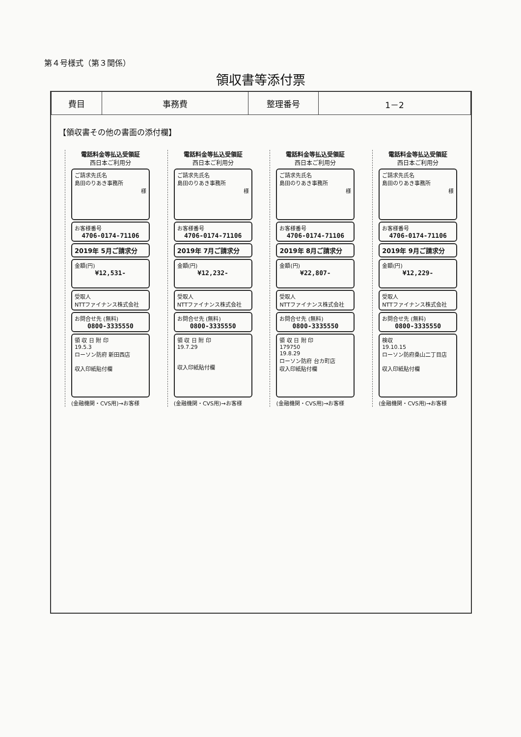第４号様式（第３関係）
領収書等添付票
| 費目 | 事務費 | 整理番号 | 1－2 |
【領収書その他の書面の添付欄】
電話料金等払込受領証
西日本ご利用分
ご請求先氏名
島田のりあき事務所
様
お客様番号
4706-0174-71106
2019年 5月ご請求分
金額(円)
¥12,531-
受取人
NTTファイナンス株式会社
お問合せ先 (無料)
0800-3335550
領 収 日 附 印
19.5.3
ローソン防府 新田西店
収入印紙貼付欄
(金融機関・CVS用)→お客様
電話料金等払込受領証
西日本ご利用分
ご請求先氏名
島田のりあき事務所
様
お客様番号
4706-0174-71106
2019年 7月ご請求分
金額(円)
¥12,232-
受取人
NTTファイナンス株式会社
お問合せ先 (無料)
0800-3335550
領 収 日 附 印
19.7.29
収入印紙貼付欄
(金融機関・CVS用)→お客様
電話料金等払込受領証
西日本ご利用分
ご請求先氏名
島田のりあき事務所
様
お客様番号
4706-0174-71106
2019年 8月ご請求分
金額(円)
¥22,807-
受取人
NTTファイナンス株式会社
お問合せ先 (無料)
0800-3335550
領 収 日 附 印
179750
19.8.29
ローソン防府 台カ町店
収入印紙貼付欄
(金融機関・CVS用)→お客様
電話料金等払込受領証
西日本ご利用分
ご請求先氏名
島田のりあき事務所
様
お客様番号
4706-0174-71106
2019年 9月ご請求分
金額(円)
¥12,229-
受取人
NTTファイナンス株式会社
お問合せ先 (無料)
0800-3335550
検収
19.10.15
ローソン防府桑山二丁目店
収入印紙貼付欄
(金融機関・CVS用)→お客様